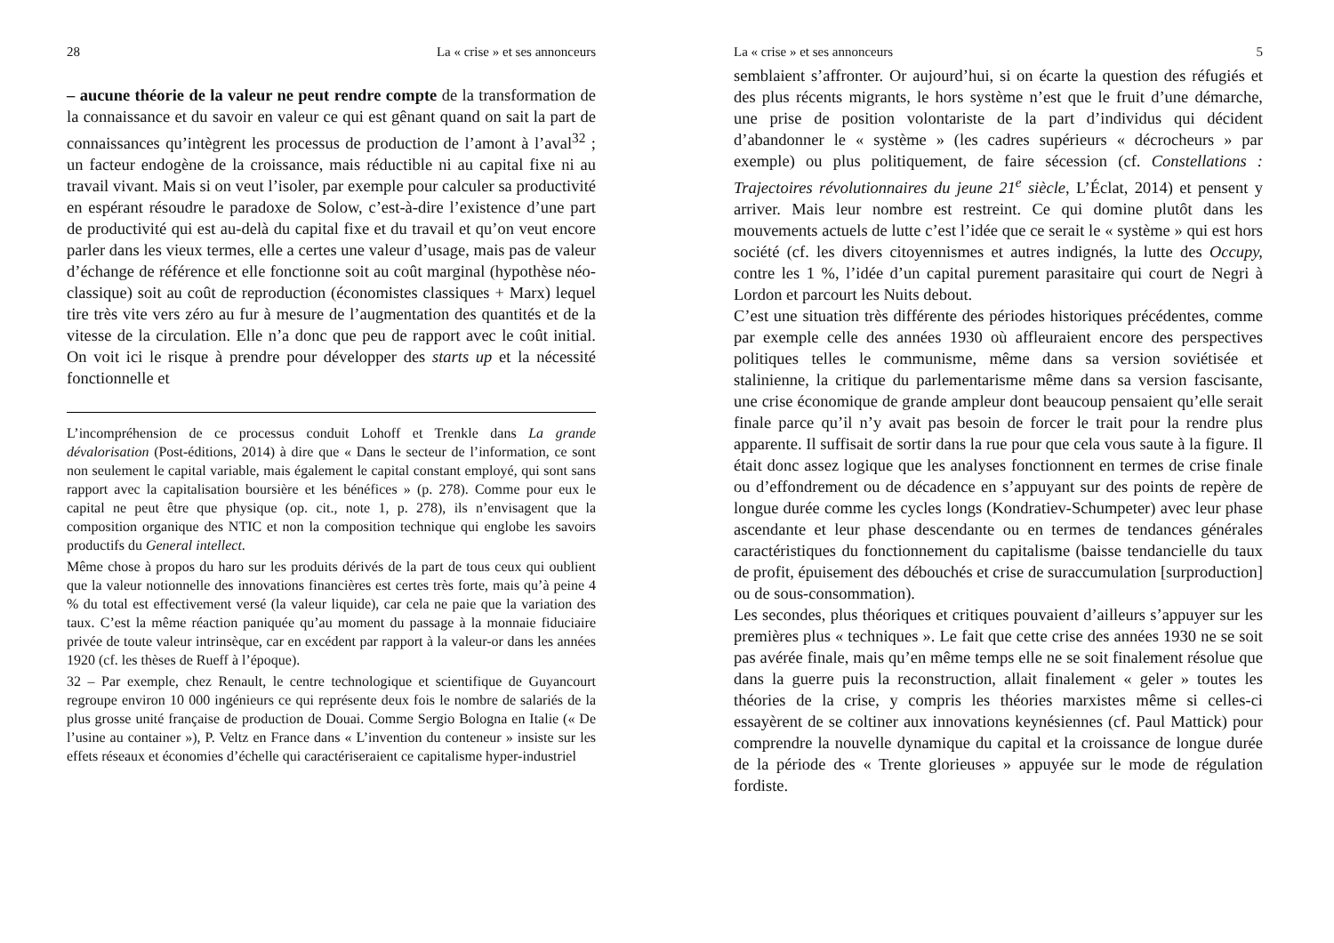28 La « crise » et ses annonceurs
– aucune théorie de la valeur ne peut rendre compte de la transformation de la connaissance et du savoir en valeur ce qui est gênant quand on sait la part de connaissances qu’intègrent les processus de production de l’amont à l’aval<sup>32</sup> ; un facteur endogène de la croissance, mais réductible ni au capital fixe ni au travail vivant. Mais si on veut l’isoler, par exemple pour calculer sa productivité en espérant résoudre le paradoxe de Solow, c’est-à-dire l’existence d’une part de productivité qui est au-delà du capital fixe et du travail et qu’on veut encore parler dans les vieux termes, elle a certes une valeur d’usage, mais pas de valeur d’échange de référence et elle fonctionne soit au coût marginal (hypothèse néo-classique) soit au coût de reproduction (économistes classiques + Marx) lequel tire très vite vers zéro au fur à mesure de l’augmentation des quantités et de la vitesse de la circulation. Elle n’a donc que peu de rapport avec le coût initial. On voit ici le risque à prendre pour développer des starts up et la nécessité fonctionnelle et
L’incompréhension de ce processus conduit Lohoff et Trenkle dans La grande dévalorisation (Post-éditions, 2014) à dire que « Dans le secteur de l’information, ce sont non seulement le capital variable, mais également le capital constant employé, qui sont sans rapport avec la capitalisation boursière et les bénéfices » (p. 278). Comme pour eux le capital ne peut être que physique (op. cit., note 1, p. 278), ils n’envisagent que la composition organique des NTIC et non la composition technique qui englobe les savoirs productifs du General intellect.
Même chose à propos du haro sur les produits dérivés de la part de tous ceux qui oublient que la valeur notionnelle des innovations financières est certes très forte, mais qu’à peine 4 % du total est effectivement versé (la valeur liquide), car cela ne paie que la variation des taux. C’est la même réaction paniquée qu’au moment du passage à la monnaie fiduciaire privée de toute valeur intrinsèque, car en excédent par rapport à la valeur-or dans les années 1920 (cf. les thèses de Rueff à l’époque).
32 – Par exemple, chez Renault, le centre technologique et scientifique de Guyancourt regroupe environ 10 000 ingénieurs ce qui représente deux fois le nombre de salariés de la plus grosse unité française de production de Douai. Comme Sergio Bologna en Italie (« De l’usine au container »), P. Veltz en France dans « L’invention du conteneur » insiste sur les effets réseaux et économies d’échelle qui caractériseraient ce capitalisme hyper-industriel
La « crise » et ses annonceurs 5
semblaient s’affronter. Or aujourd’hui, si on écarte la question des réfugiés et des plus récents migrants, le hors système n’est que le fruit d’une démarche, une prise de position volontariste de la part d’individus qui décident d’abandonner le « système » (les cadres supérieurs « décrocheurs » par exemple) ou plus politiquement, de faire sécession (cf. Constellations : Trajectoires révolutionnaires du jeune 21<sup>e</sup> siècle, L’Éclat, 2014) et pensent y arriver. Mais leur nombre est restreint. Ce qui domine plutôt dans les mouvements actuels de lutte c’est l’idée que ce serait le « système » qui est hors société (cf. les divers citoyennismes et autres indignés, la lutte des Occupy, contre les 1 %, l’idée d’un capital purement parasitaire qui court de Negri à Lordon et parcourt les Nuits debout.
C’est une situation très différente des périodes historiques précédentes, comme par exemple celle des années 1930 où affleuraient encore des perspectives politiques telles le communisme, même dans sa version soviétisée et stalinienne, la critique du parlementarisme même dans sa version fascisante, une crise économique de grande ampleur dont beaucoup pensaient qu’elle serait finale parce qu’il n’y avait pas besoin de forcer le trait pour la rendre plus apparente. Il suffisait de sortir dans la rue pour que cela vous saute à la figure. Il était donc assez logique que les analyses fonctionnent en termes de crise finale ou d’effondrement ou de décadence en s’appuyant sur des points de repère de longue durée comme les cycles longs (Kondratiev-Schumpeter) avec leur phase ascendante et leur phase descendante ou en termes de tendances générales caractéristiques du fonctionnement du capitalisme (baisse tendancielle du taux de profit, épuisement des débouchés et crise de suraccumulation [surproduction] ou de sous-consommation).
Les secondes, plus théoriques et critiques pouvaient d’ailleurs s’appuyer sur les premières plus « techniques ». Le fait que cette crise des années 1930 ne se soit pas avérée finale, mais qu’en même temps elle ne se soit finalement résolue que dans la guerre puis la reconstruction, allait finalement « geler » toutes les théories de la crise, y compris les théories marxistes même si celles-ci essayèrent de se coltiner aux innovations keynésiennes (cf. Paul Mattick) pour comprendre la nouvelle dynamique du capital et la croissance de longue durée de la période des « Trente glorieuses » appuyée sur le mode de régulation fordiste.